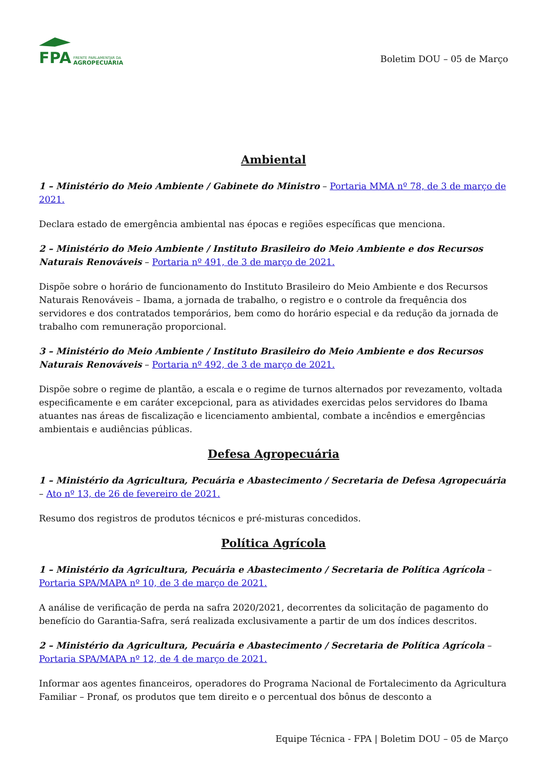FPA
FRENTE PARLAMENTAR DA
AGROPECUÁRIA
Boletim DOU – 05 de Março
Ambiental
1 – Ministério do Meio Ambiente / Gabinete do Ministro – Portaria MMA nº 78, de 3 de março de 2021.
Declara estado de emergência ambiental nas épocas e regiões específicas que menciona.
2 – Ministério do Meio Ambiente / Instituto Brasileiro do Meio Ambiente e dos Recursos Naturais Renováveis – Portaria nº 491, de 3 de março de 2021.
Dispõe sobre o horário de funcionamento do Instituto Brasileiro do Meio Ambiente e dos Recursos Naturais Renováveis – Ibama, a jornada de trabalho, o registro e o controle da frequência dos servidores e dos contratados temporários, bem como do horário especial e da redução da jornada de trabalho com remuneração proporcional.
3 – Ministério do Meio Ambiente / Instituto Brasileiro do Meio Ambiente e dos Recursos Naturais Renováveis – Portaria nº 492, de 3 de março de 2021.
Dispõe sobre o regime de plantão, a escala e o regime de turnos alternados por revezamento, voltada especificamente e em caráter excepcional, para as atividades exercidas pelos servidores do Ibama atuantes nas áreas de fiscalização e licenciamento ambiental, combate a incêndios e emergências ambientais e audiências públicas.
Defesa Agropecuária
1 – Ministério da Agricultura, Pecuária e Abastecimento / Secretaria de Defesa Agropecuária – Ato nº 13, de 26 de fevereiro de 2021.
Resumo dos registros de produtos técnicos e pré-misturas concedidos.
Política Agrícola
1 – Ministério da Agricultura, Pecuária e Abastecimento / Secretaria de Política Agrícola – Portaria SPA/MAPA nº 10, de 3 de março de 2021.
A análise de verificação de perda na safra 2020/2021, decorrentes da solicitação de pagamento do benefício do Garantia-Safra, será realizada exclusivamente a partir de um dos índices descritos.
2 – Ministério da Agricultura, Pecuária e Abastecimento / Secretaria de Política Agrícola – Portaria SPA/MAPA nº 12, de 4 de março de 2021.
Informar aos agentes financeiros, operadores do Programa Nacional de Fortalecimento da Agricultura Familiar – Pronaf, os produtos que tem direito e o percentual dos bônus de desconto a
Equipe Técnica - FPA | Boletim DOU – 05 de Março